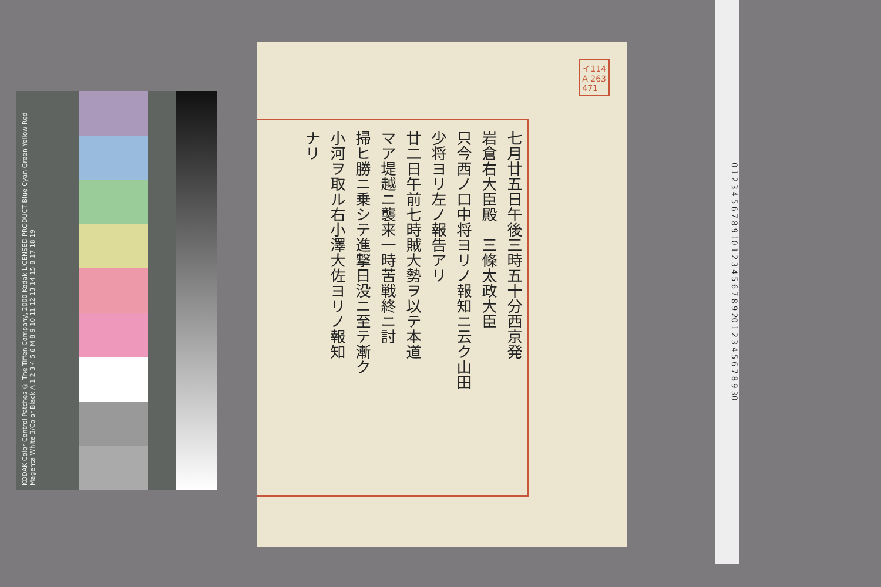KODAK Color Control Patches © The Tiffen Company, 2000 Kodak LICENSED PRODUCT Blue Cyan Green Yellow Red Magenta White 3/Color Black A 1 2 3 4 5 6 M 8 9 10 11 12 13 14 15 B 17 18 19
イ114
A 263
471
七月廿五日午後三時五十分西京発
岩倉右大臣殿　三條太政大臣
只今西ノ口中将ヨリノ報知ニ云ク山田
少将ヨリ左ノ報告アリ
廿二日午前七時賊大勢ヲ以テ本道
マア堤越ニ襲来一時苦戦終ニ討
掃ヒ勝ニ乗シテ進撃日没ニ至テ漸ク
小河ヲ取ル右小澤大佐ヨリノ報知
ナリ
0 1 2 3 4 5 6 7 8 9 10 1 2 3 4 5 6 7 8 9 20 1 2 3 4 5 6 7 8 9 30